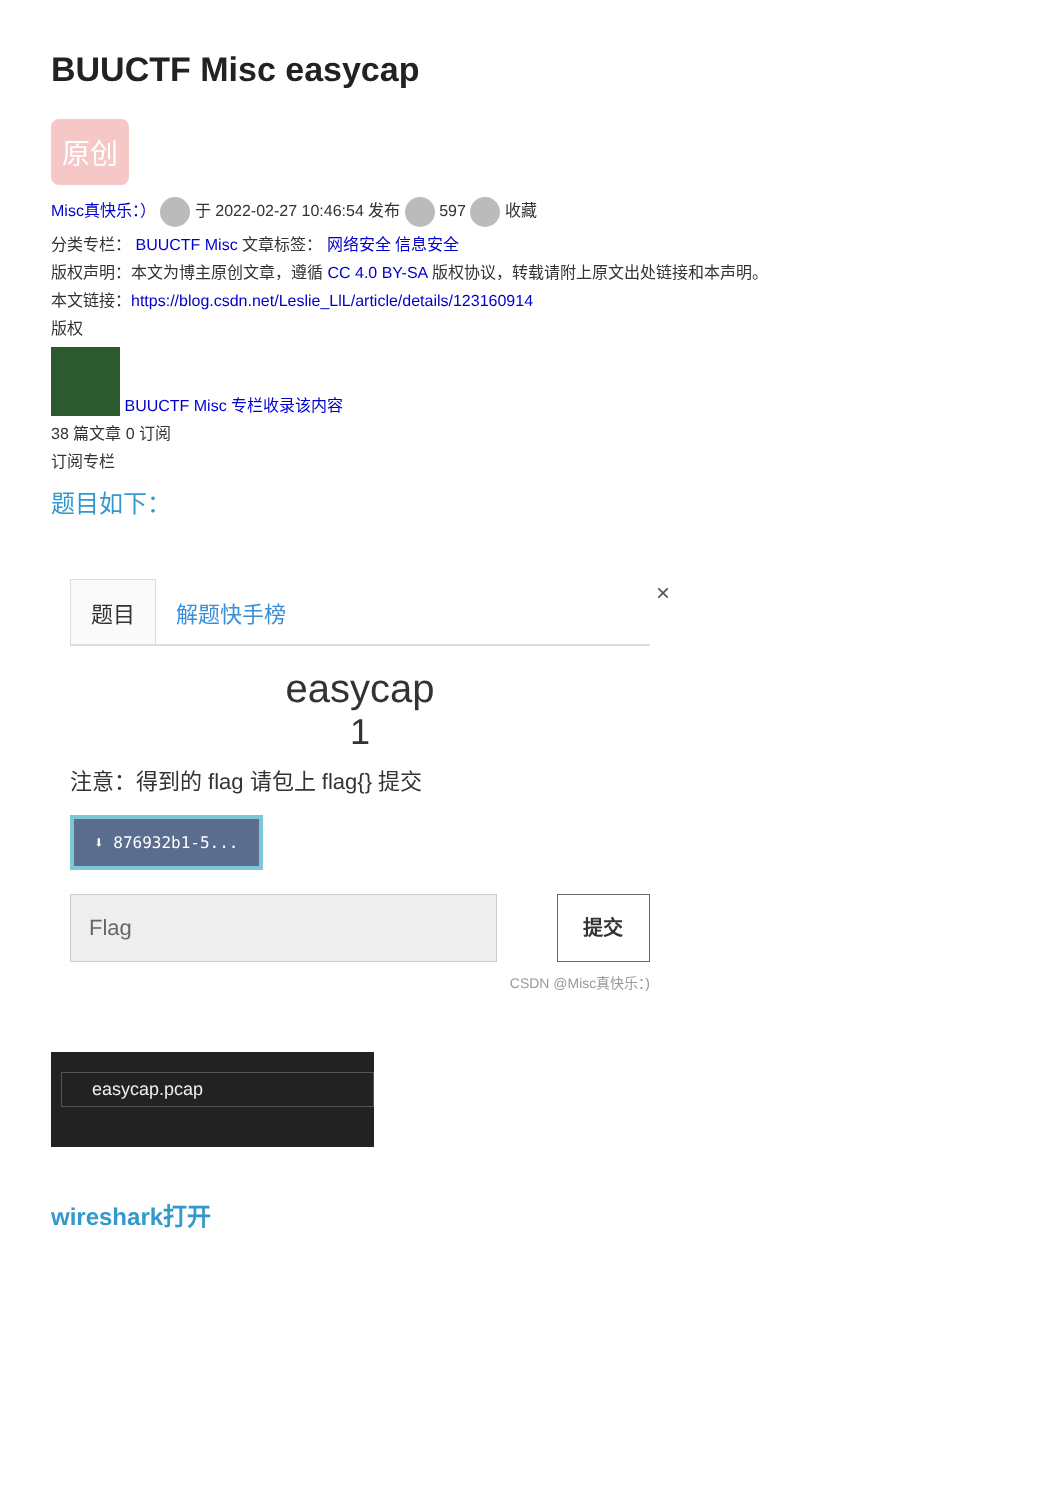BUUCTF Misc easycap
原创
Misc真快乐：） 于 2022-02-27 10:46:54 发布 597 收藏
分类专栏： BUUCTF Misc 文章标签： 网络安全 信息安全
版权声明：本文为博主原创文章，遵循 CC 4.0 BY-SA 版权协议，转载请附上原文出处链接和本声明。
本文链接：https://blog.csdn.net/Leslie_LlL/article/details/123160914
版权
BUUCTF Misc 专栏收录该内容
38 篇文章 0 订阅
订阅专栏
题目如下：
题目
解题快手榜
×
easycap
1
注意：得到的 flag 请包上 flag{} 提交
⬇ 876932b1-5...
Flag 提交
CSDN @Misc真快乐：)
easycap.pcap
wireshark打开